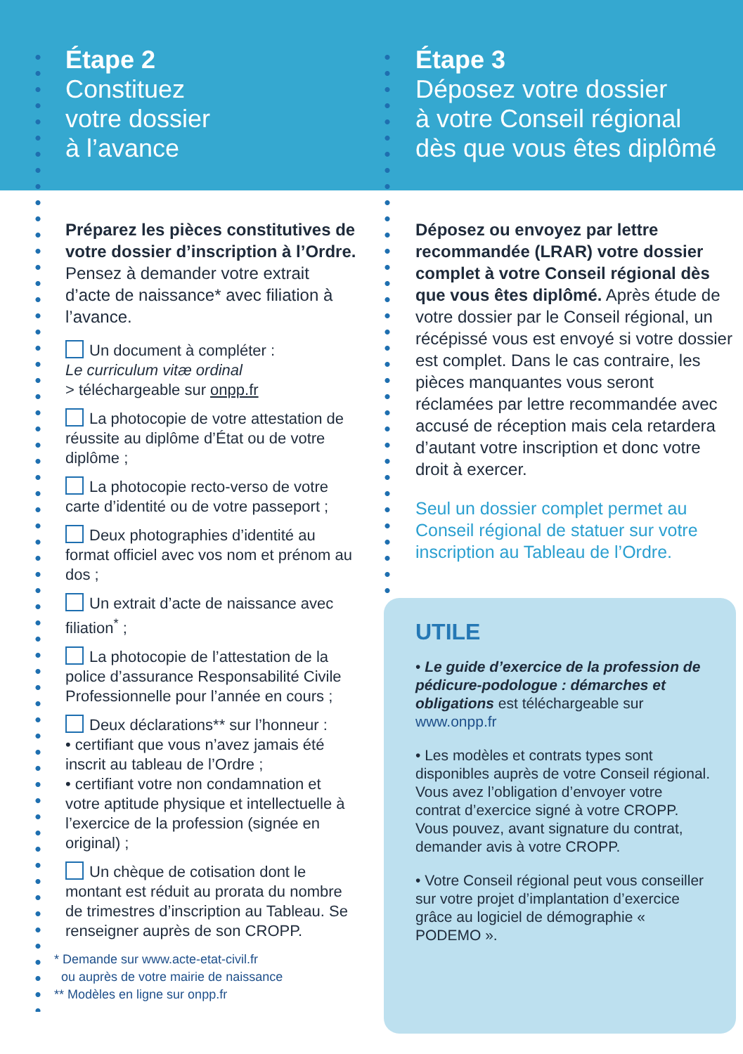Étape 2
Constituez
votre dossier
à l’avance
Préparez les pièces constitutives de votre dossier d’inscription à l’Ordre. Pensez à demander votre extrait d’acte de naissance* avec filiation à l’avance.
Un document à compléter :
Le curriculum vitæ ordinal
> téléchargeable sur onpp.fr
La photocopie de votre attestation de réussite au diplôme d’État ou de votre diplôme ;
La photocopie recto-verso de votre carte d’identité ou de votre passeport ;
Deux photographies d’identité au format officiel avec vos nom et prénom au dos ;
Un extrait d’acte de naissance avec filiation<sup>*</sup> ;
La photocopie de l’attestation de la police d’assurance Responsabilité Civile Professionnelle pour l’année en cours ;
Deux déclarations** sur l’honneur :
• certifiant que vous n’avez jamais été inscrit au tableau de l’Ordre ;
• certifiant votre non condamnation et votre aptitude physique et intellectuelle à l’exercice de la profession (signée en original) ;
Un chèque de cotisation dont le montant est réduit au prorata du nombre de trimestres d’inscription au Tableau. Se renseigner auprès de son CROPP.
* Demande sur www.acte-etat-civil.fr
ou auprès de votre mairie de naissance
** Modèles en ligne sur onpp.fr
Étape 3
Déposez votre dossier
à votre Conseil régional
dès que vous êtes diplômé
Déposez ou envoyez par lettre recommandée (LRAR) votre dossier complet à votre Conseil régional dès que vous êtes diplômé. Après étude de votre dossier par le Conseil régional, un récépissé vous est envoyé si votre dossier est complet. Dans le cas contraire, les pièces manquantes vous seront réclamées par lettre recommandée avec accusé de réception mais cela retardera d’autant votre inscription et donc votre droit à exercer.
Seul un dossier complet permet au Conseil régional de statuer sur votre inscription au Tableau de l’Ordre.
UTILE
• Le guide d’exercice de la profession de pédicure-podologue : démarches et obligations est téléchargeable sur www.onpp.fr
• Les modèles et contrats types sont disponibles auprès de votre Conseil régional. Vous avez l’obligation d’envoyer votre contrat d’exercice signé à votre CROPP. Vous pouvez, avant signature du contrat, demander avis à votre CROPP.
• Votre Conseil régional peut vous conseiller sur votre projet d’implantation d’exercice grâce au logiciel de démographie « PODEMO ».